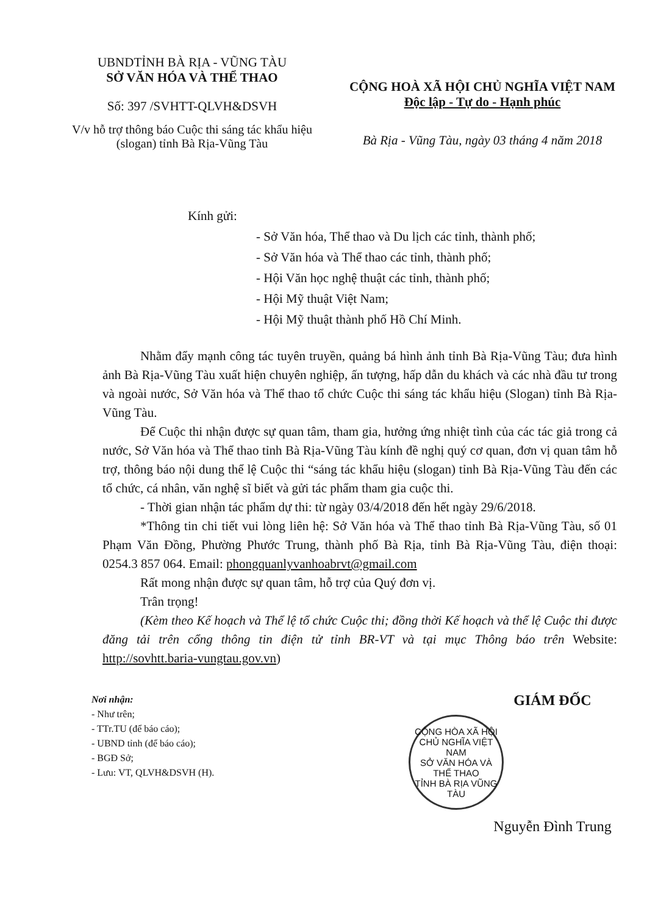UBNDTỈNH BÀ RỊA - VŨNG TÀU
SỞ VĂN HÓA VÀ THỂ THAO
Số: 397 /SVHTT-QLVH&DSVH
V/v hỗ trợ thông báo Cuộc thi sáng tác khẩu hiệu (slogan) tỉnh Bà Rịa-Vũng Tàu
CỘNG HOÀ XÃ HỘI CHỦ NGHĨA VIỆT NAM
Độc lập - Tự do - Hạnh phúc
Bà Rịa - Vũng Tàu, ngày 03 tháng 4 năm 2018
Kính gửi:
- Sở Văn hóa, Thể thao và Du lịch các tỉnh, thành phố;
- Sở Văn hóa và Thể thao các tỉnh, thành phố;
- Hội Văn học nghệ thuật các tỉnh, thành phố;
- Hội Mỹ thuật Việt Nam;
- Hội Mỹ thuật thành phố Hồ Chí Minh.
Nhằm đẩy mạnh công tác tuyên truyền, quảng bá hình ảnh tỉnh Bà Rịa-Vũng Tàu; đưa hình ảnh Bà Rịa-Vũng Tàu xuất hiện chuyên nghiệp, ấn tượng, hấp dẫn du khách và các nhà đầu tư trong và ngoài nước, Sở Văn hóa và Thể thao tổ chức Cuộc thi sáng tác khẩu hiệu (Slogan) tỉnh Bà Rịa-Vũng Tàu.
Để Cuộc thi nhận được sự quan tâm, tham gia, hưởng ứng nhiệt tình của các tác giả trong cả nước, Sở Văn hóa và Thể thao tỉnh Bà Rịa-Vũng Tàu kính đề nghị quý cơ quan, đơn vị quan tâm hỗ trợ, thông báo nội dung thể lệ Cuộc thi “sáng tác khẩu hiệu (slogan) tỉnh Bà Rịa-Vũng Tàu đến các tổ chức, cá nhân, văn nghệ sĩ biết và gửi tác phẩm tham gia cuộc thi.
- Thời gian nhận tác phẩm dự thi: từ ngày 03/4/2018 đến hết ngày 29/6/2018.
*Thông tin chi tiết vui lòng liên hệ: Sở Văn hóa và Thể thao tỉnh Bà Rịa-Vũng Tàu, số 01 Phạm Văn Đồng, Phường Phước Trung, thành phố Bà Rịa, tỉnh Bà Rịa-Vũng Tàu, điện thoại: 0254.3 857 064. Email: phongquanlyvanhoabrvt@gmail.com
Rất mong nhận được sự quan tâm, hỗ trợ của Quý đơn vị.
Trân trọng!
(Kèm theo Kế hoạch và Thể lệ tổ chức Cuộc thi; đồng thời Kế hoạch và thể lệ Cuộc thi được đăng tải trên cổng thông tin điện tử tỉnh BR-VT và tại mục Thông báo trên Website: http://sovhtt.baria-vungtau.gov.vn)
Nơi nhận:
- Như trên;
- TTr.TU (để báo cáo);
- UBND tỉnh (để báo cáo);
- BGĐ Sở;
- Lưu: VT, QLVH&DSVH (H).
GIÁM ĐỐC
CỘNG HÒA XÃ HỘI CHỦ NGHĨA VIỆT NAM
SỞ VĂN HÓA VÀ THỂ THAO
TỈNH BÀ RỊA VŨNG TÀU
Nguyễn Đình Trung